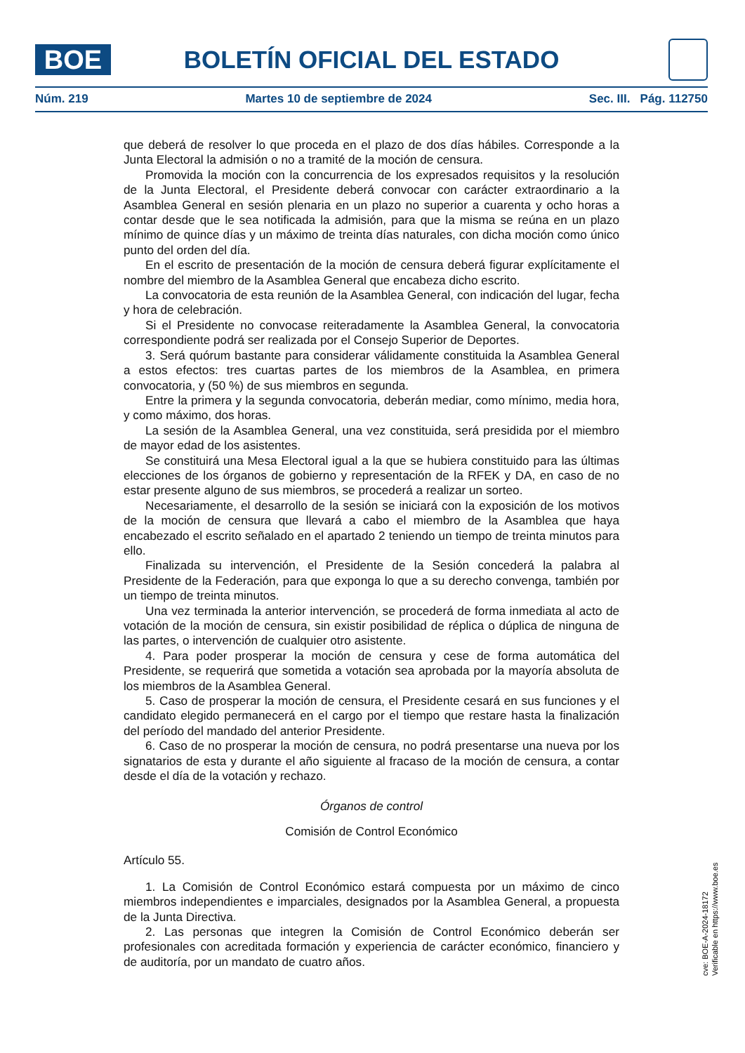BOE
BOLETÍN OFICIAL DEL ESTADO
Núm. 219 Martes 10 de septiembre de 2024 Sec. III. Pág. 112750
que deberá de resolver lo que proceda en el plazo de dos días hábiles. Corresponde a la Junta Electoral la admisión o no a tramité de la moción de censura.
Promovida la moción con la concurrencia de los expresados requisitos y la resolución de la Junta Electoral, el Presidente deberá convocar con carácter extraordinario a la Asamblea General en sesión plenaria en un plazo no superior a cuarenta y ocho horas a contar desde que le sea notificada la admisión, para que la misma se reúna en un plazo mínimo de quince días y un máximo de treinta días naturales, con dicha moción como único punto del orden del día.
En el escrito de presentación de la moción de censura deberá figurar explícitamente el nombre del miembro de la Asamblea General que encabeza dicho escrito.
La convocatoria de esta reunión de la Asamblea General, con indicación del lugar, fecha y hora de celebración.
Si el Presidente no convocase reiteradamente la Asamblea General, la convocatoria correspondiente podrá ser realizada por el Consejo Superior de Deportes.
3. Será quórum bastante para considerar válidamente constituida la Asamblea General a estos efectos: tres cuartas partes de los miembros de la Asamblea, en primera convocatoria, y (50 %) de sus miembros en segunda.
Entre la primera y la segunda convocatoria, deberán mediar, como mínimo, media hora, y como máximo, dos horas.
La sesión de la Asamblea General, una vez constituida, será presidida por el miembro de mayor edad de los asistentes.
Se constituirá una Mesa Electoral igual a la que se hubiera constituido para las últimas elecciones de los órganos de gobierno y representación de la RFEK y DA, en caso de no estar presente alguno de sus miembros, se procederá a realizar un sorteo.
Necesariamente, el desarrollo de la sesión se iniciará con la exposición de los motivos de la moción de censura que llevará a cabo el miembro de la Asamblea que haya encabezado el escrito señalado en el apartado 2 teniendo un tiempo de treinta minutos para ello.
Finalizada su intervención, el Presidente de la Sesión concederá la palabra al Presidente de la Federación, para que exponga lo que a su derecho convenga, también por un tiempo de treinta minutos.
Una vez terminada la anterior intervención, se procederá de forma inmediata al acto de votación de la moción de censura, sin existir posibilidad de réplica o dúplica de ninguna de las partes, o intervención de cualquier otro asistente.
4. Para poder prosperar la moción de censura y cese de forma automática del Presidente, se requerirá que sometida a votación sea aprobada por la mayoría absoluta de los miembros de la Asamblea General.
5. Caso de prosperar la moción de censura, el Presidente cesará en sus funciones y el candidato elegido permanecerá en el cargo por el tiempo que restare hasta la finalización del período del mandado del anterior Presidente.
6. Caso de no prosperar la moción de censura, no podrá presentarse una nueva por los signatarios de esta y durante el año siguiente al fracaso de la moción de censura, a contar desde el día de la votación y rechazo.
Órganos de control
Comisión de Control Económico
Artículo 55.
1. La Comisión de Control Económico estará compuesta por un máximo de cinco miembros independientes e imparciales, designados por la Asamblea General, a propuesta de la Junta Directiva.
2. Las personas que integren la Comisión de Control Económico deberán ser profesionales con acreditada formación y experiencia de carácter económico, financiero y de auditoría, por un mandato de cuatro años.
cve: BOE-A-2024-18172
Verificable en https://www.boe.es